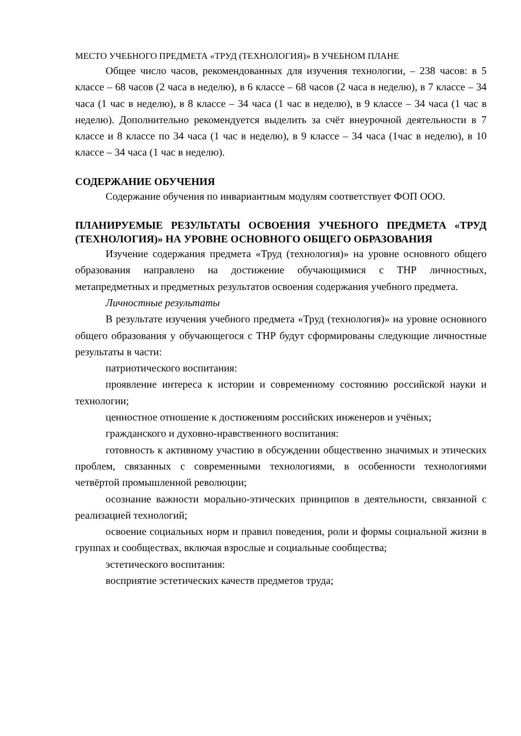МЕСТО УЧЕБНОГО ПРЕДМЕТА «ТРУД (ТЕХНОЛОГИЯ)» В УЧЕБНОМ ПЛАНЕ
Общее число часов, рекомендованных для изучения технологии, – 238 часов: в 5 классе – 68 часов (2 часа в неделю), в 6 классе – 68 часов (2 часа в неделю), в 7 классе – 34 часа (1 час в неделю), в 8 классе – 34 часа (1 час в неделю), в 9 классе – 34 часа (1 час в неделю). Дополнительно рекомендуется выделить за счёт внеурочной деятельности в 7 классе и 8 классе по 34 часа (1 час в неделю), в 9 классе – 34 часа (1час в неделю), в 10 классе – 34 часа (1 час в неделю).
СОДЕРЖАНИЕ ОБУЧЕНИЯ
Содержание обучения по инвариантным модулям соответствует ФОП ООО.
ПЛАНИРУЕМЫЕ РЕЗУЛЬТАТЫ ОСВОЕНИЯ УЧЕБНОГО ПРЕДМЕТА «ТРУД (ТЕХНОЛОГИЯ)» НА УРОВНЕ ОСНОВНОГО ОБЩЕГО ОБРАЗОВАНИЯ
Изучение содержания предмета «Труд (технология)» на уровне основного общего образования направлено на достижение обучающимися с ТНР личностных, метапредметных и предметных результатов освоения содержания учебного предмета.
Личностные результаты
В результате изучения учебного предмета «Труд (технология)» на уровне основного общего образования у обучающегося с ТНР будут сформированы следующие личностные результаты в части:
патриотического воспитания:
проявление интереса к истории и современному состоянию российской науки и технологии;
ценностное отношение к достижениям российских инженеров и учёных;
гражданского и духовно-нравственного воспитания:
готовность к активному участию в обсуждении общественно значимых и этических проблем, связанных с современными технологиями, в особенности технологиями четвёртой промышленной революции;
осознание важности морально-этических принципов в деятельности, связанной с реализацией технологий;
освоение социальных норм и правил поведения, роли и формы социальной жизни в группах и сообществах, включая взрослые и социальные сообщества;
эстетического воспитания:
восприятие эстетических качеств предметов труда;